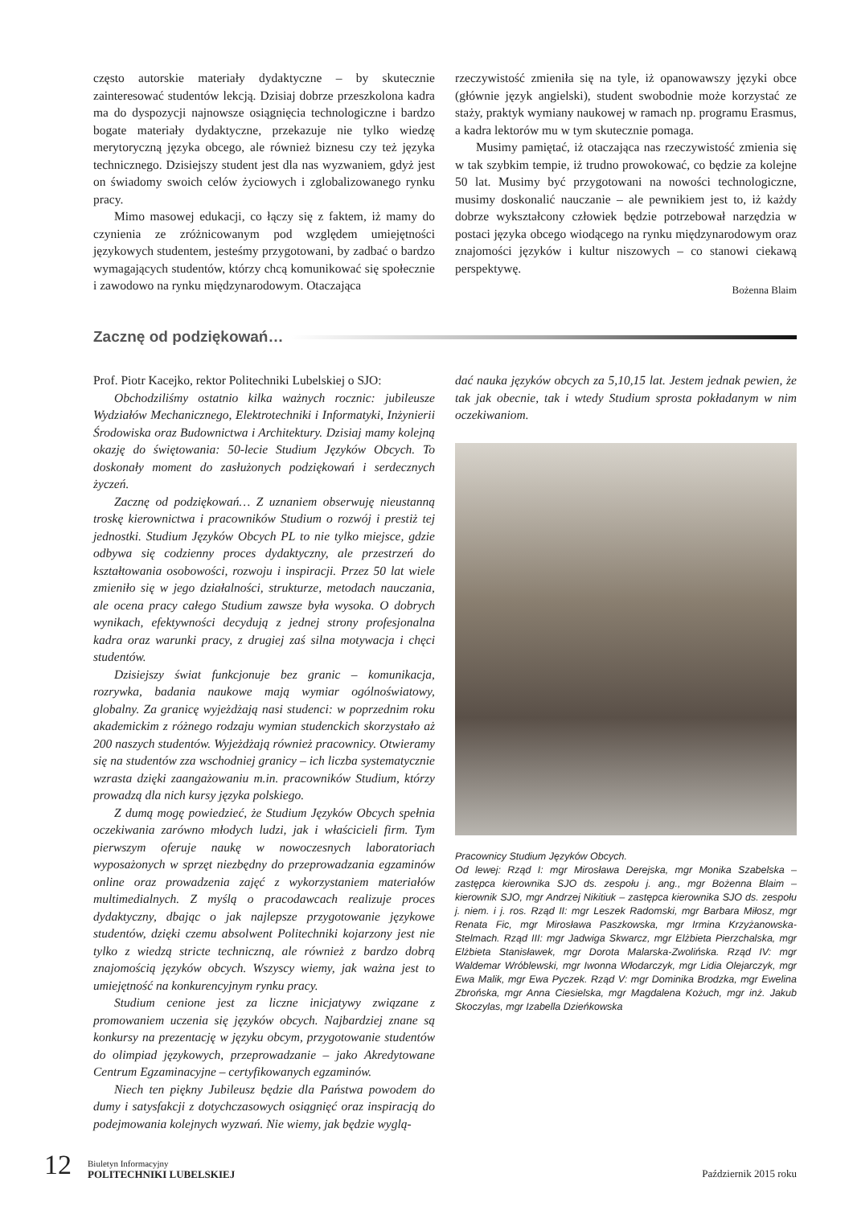często autorskie materiały dydaktyczne – by skutecznie zainteresować studentów lekcją. Dzisiaj dobrze przeszkolona kadra ma do dyspozycji najnowsze osiągnięcia technologiczne i bardzo bogate materiały dydaktyczne, przekazuje nie tylko wiedzę merytoryczną języka obcego, ale również biznesu czy też języka technicznego. Dzisiejszy student jest dla nas wyzwaniem, gdyż jest on świadomy swoich celów życiowych i zglobalizowanego rynku pracy.
Mimo masowej edukacji, co łączy się z faktem, iż mamy do czynienia ze zróżnicowanym pod względem umiejętności językowych studentem, jesteśmy przygotowani, by zadbać o bardzo wymagających studentów, którzy chcą komunikować się społecznie i zawodowo na rynku międzynarodowym. Otaczająca
rzeczywistość zmieniła się na tyle, iż opanowawszy języki obce (głównie język angielski), student swobodnie może korzystać ze staży, praktyk wymiany naukowej w ramach np. programu Erasmus, a kadra lektorów mu w tym skutecznie pomaga.
Musimy pamiętać, iż otaczająca nas rzeczywistość zmienia się w tak szybkim tempie, iż trudno prowokować, co będzie za kolejne 50 lat. Musimy być przygotowani na nowości technologiczne, musimy doskonalić nauczanie – ale pewnikiem jest to, iż każdy dobrze wykształcony człowiek będzie potrzebował narzędzia w postaci języka obcego wiodącego na rynku międzynarodowym oraz znajomości języków i kultur niszowych – co stanowi ciekawą perspektywę.
Bożenna Blaim
Zacznę od podziękowań…
Prof. Piotr Kacejko, rektor Politechniki Lubelskiej o SJO:
Obchodziliśmy ostatnio kilka ważnych rocznic: jubileusze Wydziałów Mechanicznego, Elektrotechniki i Informatyki, Inżynierii Środowiska oraz Budownictwa i Architektury. Dzisiaj mamy kolejną okazję do świętowania: 50-lecie Studium Języków Obcych. To doskonały moment do zasłużonych podziękowań i serdecznych życzeń.
Zacznę od podziękowań… Z uznaniem obserwuję nieustanną troskę kierownictwa i pracowników Studium o rozwój i prestiż tej jednostki. Studium Języków Obcych PL to nie tylko miejsce, gdzie odbywa się codzienny proces dydaktyczny, ale przestrzeń do kształtowania osobowości, rozwoju i inspiracji. Przez 50 lat wiele zmieniło się w jego działalności, strukturze, metodach nauczania, ale ocena pracy całego Studium zawsze była wysoka. O dobrych wynikach, efektywności decydują z jednej strony profesjonalna kadra oraz warunki pracy, z drugiej zaś silna motywacja i chęci studentów.
Dzisiejszy świat funkcjonuje bez granic – komunikacja, rozrywka, badania naukowe mają wymiar ogólnoświatowy, globalny. Za granicę wyjeżdżają nasi studenci: w poprzednim roku akademickim z różnego rodzaju wymian studenckich skorzystało aż 200 naszych studentów. Wyjeżdżają również pracownicy. Otwieramy się na studentów zza wschodniej granicy – ich liczba systematycznie wzrasta dzięki zaangażowaniu m.in. pracowników Studium, którzy prowadzą dla nich kursy języka polskiego.
Z dumą mogę powiedzieć, że Studium Języków Obcych spełnia oczekiwania zarówno młodych ludzi, jak i właścicieli firm. Tym pierwszym oferuje naukę w nowoczesnych laboratoriach wyposażonych w sprzęt niezbędny do przeprowadzania egzaminów online oraz prowadzenia zajęć z wykorzystaniem materiałów multimedialnych. Z myślą o pracodawcach realizuje proces dydaktyczny, dbając o jak najlepsze przygotowanie językowe studentów, dzięki czemu absolwent Politechniki kojarzony jest nie tylko z wiedzą stricte techniczną, ale również z bardzo dobrą znajomością języków obcych. Wszyscy wiemy, jak ważna jest to umiejętność na konkurencyjnym rynku pracy.
Studium cenione jest za liczne inicjatywy związane z promowaniem uczenia się języków obcych. Najbardziej znane są konkursy na prezentację w języku obcym, przygotowanie studentów do olimpiad językowych, przeprowadzanie – jako Akredytowane Centrum Egzaminacyjne – certyfikowanych egzaminów.
Niech ten piękny Jubileusz będzie dla Państwa powodem do dumy i satysfakcji z dotychczasowych osiągnięć oraz inspiracją do podejmowania kolejnych wyzwań. Nie wiemy, jak będzie wyglą-
dać nauka języków obcych za 5,10,15 lat. Jestem jednak pewien, że tak jak obecnie, tak i wtedy Studium sprosta pokładanym w nim oczekiwaniom.
Pracownicy Studium Języków Obcych.
Od lewej: Rząd I: mgr Mirosława Derejska, mgr Monika Szabelska – zastępca kierownika SJO ds. zespołu j. ang., mgr Bożenna Blaim – kierownik SJO, mgr Andrzej Nikitiuk – zastępca kierownika SJO ds. zespołu j. niem. i j. ros. Rząd II: mgr Leszek Radomski, mgr Barbara Miłosz, mgr Renata Fic, mgr Mirosława Paszkowska, mgr Irmina Krzyżanowska-Stelmach. Rząd III: mgr Jadwiga Skwarcz, mgr Elżbieta Pierzchalska, mgr Elżbieta Stanisławek, mgr Dorota Malarska-Zwolińska. Rząd IV: mgr Waldemar Wróblewski, mgr Iwonna Włodarczyk, mgr Lidia Olejarczyk, mgr Ewa Malik, mgr Ewa Pyczek. Rząd V: mgr Dominika Brodzka, mgr Ewelina Zbrońska, mgr Anna Ciesielska, mgr Magdalena Kożuch, mgr inż. Jakub Skoczylas, mgr Izabella Dzieńkowska
12
Biuletyn Informacyjny
POLITECHNIKI LUBELSKIEJ
Październik 2015 roku